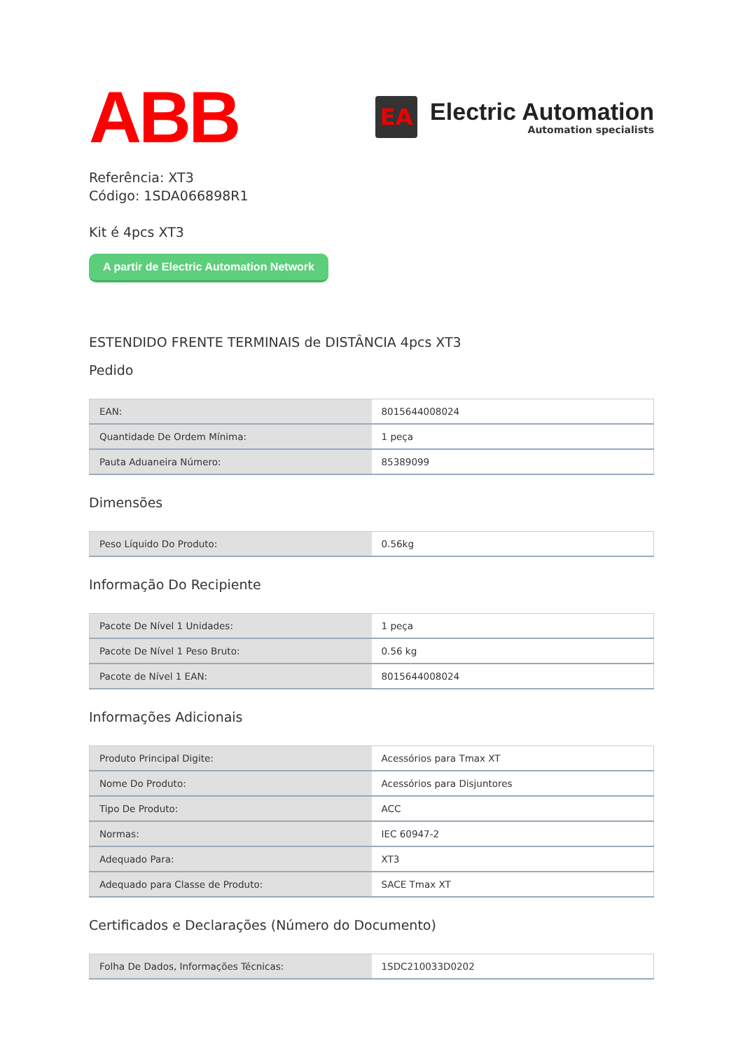ABB
EA
Electric Automation
Automation specialists
Referência: XT3
Código: 1SDA066898R1
Kit é 4pcs XT3
A partir de Electric Automation Network
ESTENDIDO FRENTE TERMINAIS de DISTÂNCIA 4pcs XT3
Pedido
| EAN: | 8015644008024 |
| Quantidade De Ordem Mínima: | 1 peça |
| Pauta Aduaneira Número: | 85389099 |
Dimensões
| Peso Líquido Do Produto: | 0.56kg |
Informação Do Recipiente
| Pacote De Nível 1 Unidades: | 1 peça |
| Pacote De Nível 1 Peso Bruto: | 0.56 kg |
| Pacote de Nível 1 EAN: | 8015644008024 |
Informações Adicionais
| Produto Principal Digite: | Acessórios para Tmax XT |
| Nome Do Produto: | Acessórios para Disjuntores |
| Tipo De Produto: | ACC |
| Normas: | IEC 60947-2 |
| Adequado Para: | XT3 |
| Adequado para Classe de Produto: | SACE Tmax XT |
Certificados e Declarações (Número do Documento)
| Folha De Dados, Informações Técnicas: | 1SDC210033D0202 |